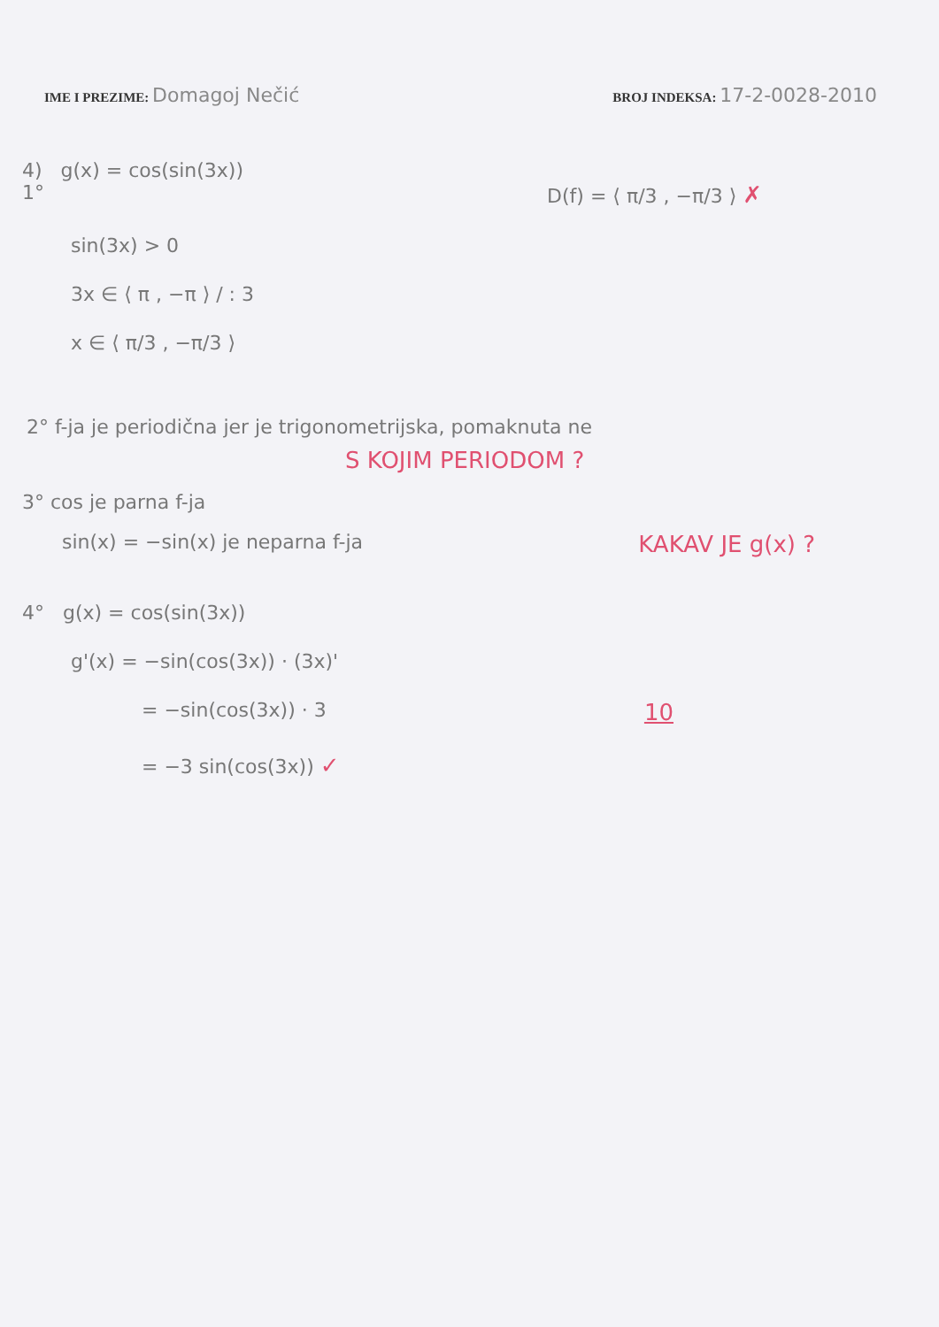IME I PREZIME: Domagoj Nečić
BROJ INDEKSA: 17-2-0028-2010
4) g(x) = cos(sin(3x))
1° D(f) = ⟨ π/3 , −π/3 ⟩ ✗
sin(3x) > 0
3x ∈ ⟨ π , −π ⟩ / : 3
x ∈ ⟨ π/3 , −π/3 ⟩
2° f-ja je periodična jer je trigonometrijska, pomaknuta ne
S KOJIM PERIODOM ?
3° cos je parna f-ja
sin(x) = −sin(x) je neparna f-ja KAKAV JE g(x) ?
4° g(x) = cos(sin(3x))
g'(x) = −sin(cos(3x)) · (3x)'
= −sin(cos(3x)) · 3 10
= −3 sin(cos(3x)) ✓